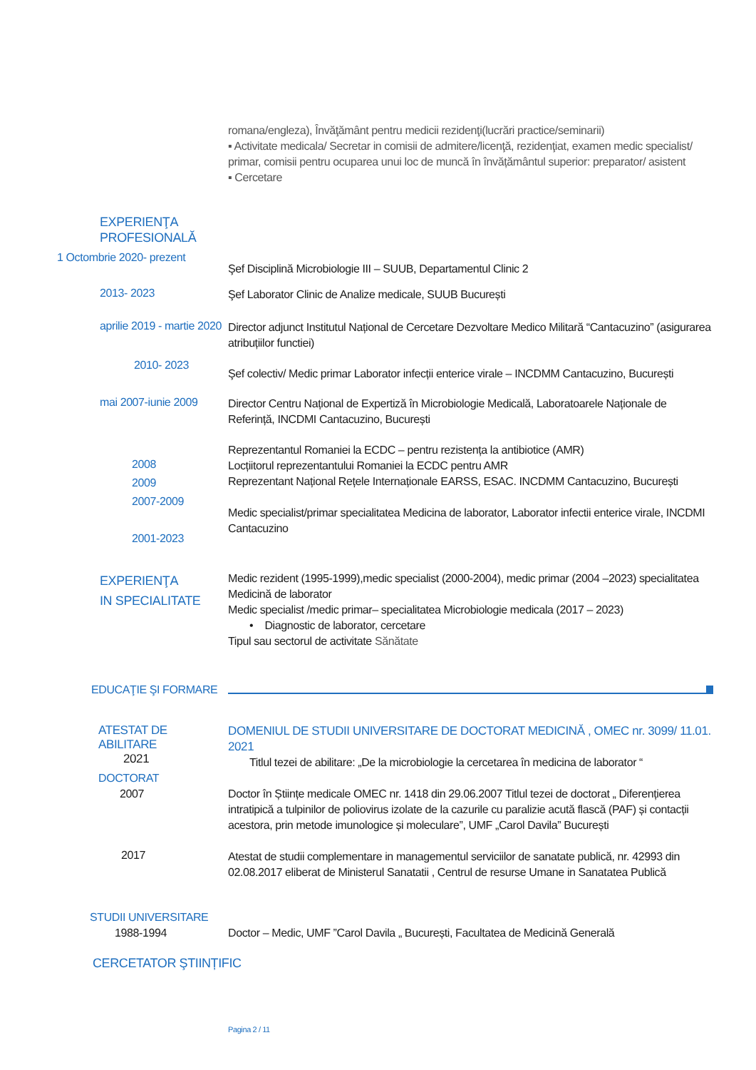romana/engleza), Învăţământ pentru medicii rezidenţi(lucrări practice/seminarii)
▪ Activitate medicala/ Secretar in comisii de admitere/licenţă, rezidenţiat, examen medic specialist/ primar, comisii pentru ocuparea unui loc de muncă în învățământul superior: preparator/ asistent
▪ Cercetare
EXPERIENŢA
PROFESIONALĂ
1 Octombrie 2020- prezent
Şef Disciplină Microbiologie III – SUUB, Departamentul Clinic 2
2013- 2023
Şef Laborator Clinic de Analize medicale, SUUB București
aprilie 2019 - martie 2020
Director adjunct Institutul Național de Cercetare Dezvoltare Medico Militară “Cantacuzino” (asigurarea atribuțiilor functiei)
2010- 2023
Şef colectiv/ Medic primar Laborator infecții enterice virale – INCDMM Cantacuzino, București
mai 2007-iunie 2009
Director Centru Național de Expertiză în Microbiologie Medicală, Laboratoarele Naționale de Referință, INCDMI Cantacuzino, București
2008
2009
2007-2009
2001-2023
Reprezentantul Romaniei la ECDC – pentru rezistența la antibiotice (AMR)
Locțiitorul reprezentantului Romaniei la ECDC pentru AMR
Reprezentant Național Rețele Internaționale EARSS, ESAC. INCDMM Cantacuzino, București
Medic specialist/primar specialitatea Medicina de laborator, Laborator infectii enterice virale, INCDMI Cantacuzino
EXPERIENŢA
IN SPECIALITATE
Medic rezident (1995-1999),medic specialist (2000-2004), medic primar (2004 –2023) specialitatea Medicină de laborator
Medic specialist /medic primar– specialitatea Microbiologie medicala (2017 – 2023)
• Diagnostic de laborator, cercetare
Tipul sau sectorul de activitate Sănătate
EDUCAŢIE ŞI FORMARE
ATESTAT DE ABILITARE
2021
DOMENIUL DE STUDII UNIVERSITARE DE DOCTORAT MEDICINĂ , OMEC nr. 3099/ 11.01. 2021
Titlul tezei de abilitare: „De la microbiologie la cercetarea în medicina de laborator “
DOCTORAT
2007
Doctor în Științe medicale OMEC nr. 1418 din 29.06.2007 Titlul tezei de doctorat „ Diferențierea intratipică a tulpinilor de poliovirus izolate de la cazurile cu paralizie acută flască (PAF) și contacții acestora, prin metode imunologice și moleculare”, UMF „Carol Davila” București
2017
Atestat de studii complementare in managementul serviciilor de sanatate publică, nr. 42993 din 02.08.2017 eliberat de Ministerul Sanatatii , Centrul de resurse Umane in Sanatatea Publică
STUDII UNIVERSITARE
1988-1994
Doctor – Medic, UMF ”Carol Davila „ București, Facultatea de Medicină Generală
CERCETATOR ŞTIINȚIFIC
Pagina 2 / 11